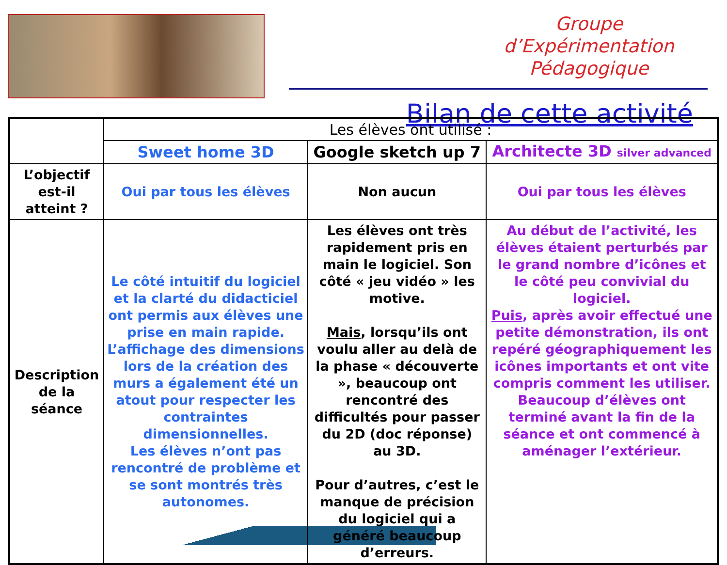Groupe d’Expérimentation Pédagogique
Bilan de cette activité
| | Les élèves ont utilisé : | | |
| --- | --- | --- | --- |
| | Sweet home 3D | Google sketch up 7 | Architecte 3D silver advanced |
| L’objectif est-il atteint ? | Oui par tous les élèves | Non aucun | Oui par tous les élèves |
| Description de la séance | Le côté intuitif du logiciel et la clarté du didacticiel ont permis aux élèves une prise en main rapide. L’affichage des dimensions lors de la création des murs a également été un atout pour respecter les contraintes dimensionnelles. Les élèves n’ont pas rencontré de problème et se sont montrés très autonomes. | Les élèves ont très rapidement pris en main le logiciel. Son côté « jeu vidéo » les motive. Mais , lorsqu’ils ont voulu aller au delà de la phase « découverte », beaucoup ont rencontré des difficultés pour passer du 2D (doc réponse) au 3D. Pour d’autres, c’est le manque de précision du logiciel qui a généré beaucoup d’erreurs. | Au début de l’activité, les élèves étaient perturbés par le grand nombre d’icônes et le côté peu convivial du logiciel. Puis , après avoir effectué une petite démonstration, ils ont repéré géographiquement les icônes importants et ont vite compris comment les utiliser. Beaucoup d’élèves ont terminé avant la fin de la séance et ont commencé à aménager l’extérieur. |